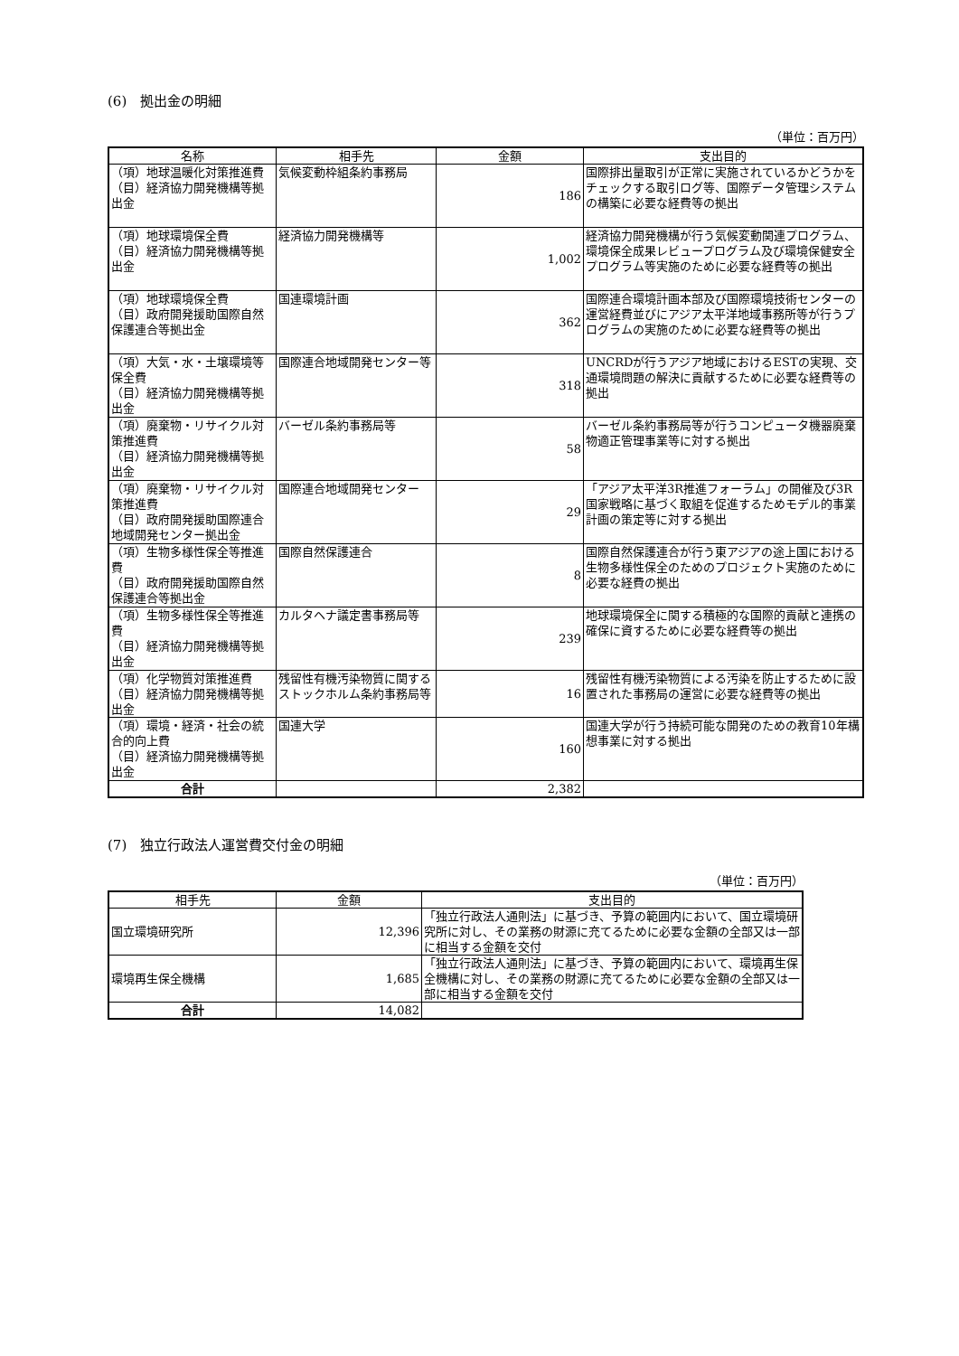(6)　拠出金の明細
（単位：百万円）
| 名称 | 相手先 | 金額 | 支出目的 |
| --- | --- | --- | --- |
| （項）地球温暖化対策推進費 （目）経済協力開発機構等拠出金 | 気候変動枠組条約事務局 | 186 | 国際排出量取引が正常に実施されているかどうかをチェックする取引ログ等、国際データ管理システムの構築に必要な経費等の拠出 |
| （項）地球環境保全費 （目）経済協力開発機構等拠出金 | 経済協力開発機構等 | 1,002 | 経済協力開発機構が行う気候変動関連プログラム、環境保全成果レビュープログラム及び環境保健安全プログラム等実施のために必要な経費等の拠出 |
| （項）地球環境保全費 （目）政府開発援助国際自然保護連合等拠出金 | 国連環境計画 | 362 | 国際連合環境計画本部及び国際環境技術センターの運営経費並びにアジア太平洋地域事務所等が行うプログラムの実施のために必要な経費等の拠出 |
| （項）大気・水・土壌環境等保全費 （目）経済協力開発機構等拠出金 | 国際連合地域開発センター等 | 318 | UNCRDが行うアジア地域におけるESTの実現、交通環境問題の解決に貢献するために必要な経費等の拠出 |
| （項）廃棄物・リサイクル対策推進費 （目）経済協力開発機構等拠出金 | バーゼル条約事務局等 | 58 | バーゼル条約事務局等が行うコンピュータ機器廃棄物適正管理事業等に対する拠出 |
| （項）廃棄物・リサイクル対策推進費 （目）政府開発援助国際連合地域開発センター拠出金 | 国際連合地域開発センター | 29 | 「アジア太平洋3R推進フォーラム」の開催及び3R国家戦略に基づく取組を促進するためモデル的事業計画の策定等に対する拠出 |
| （項）生物多様性保全等推進費 （目）政府開発援助国際自然保護連合等拠出金 | 国際自然保護連合 | 8 | 国際自然保護連合が行う東アジアの途上国における生物多様性保全のためのプロジェクト実施のために必要な経費の拠出 |
| （項）生物多様性保全等推進費 （目）経済協力開発機構等拠出金 | カルタヘナ議定書事務局等 | 239 | 地球環境保全に関する積極的な国際的貢献と連携の確保に資するために必要な経費等の拠出 |
| （項）化学物質対策推進費 （目）経済協力開発機構等拠出金 | 残留性有機汚染物質に関するストックホルム条約事務局等 | 16 | 残留性有機汚染物質による汚染を防止するために設置された事務局の運営に必要な経費等の拠出 |
| （項）環境・経済・社会の統合的向上費 （目）経済協力開発機構等拠出金 | 国連大学 | 160 | 国連大学が行う持続可能な開発のための教育10年構想事業に対する拠出 |
| 合計 | | 2,382 | |
(7)　独立行政法人運営費交付金の明細
（単位：百万円）
| 相手先 | 金額 | 支出目的 |
| --- | --- | --- |
| 国立環境研究所 | 12,396 | 「独立行政法人通則法」に基づき、予算の範囲内において、国立環境研究所に対し、その業務の財源に充てるために必要な金額の全部又は一部に相当する金額を交付 |
| 環境再生保全機構 | 1,685 | 「独立行政法人通則法」に基づき、予算の範囲内において、環境再生保全機構に対し、その業務の財源に充てるために必要な金額の全部又は一部に相当する金額を交付 |
| 合計 | 14,082 | |